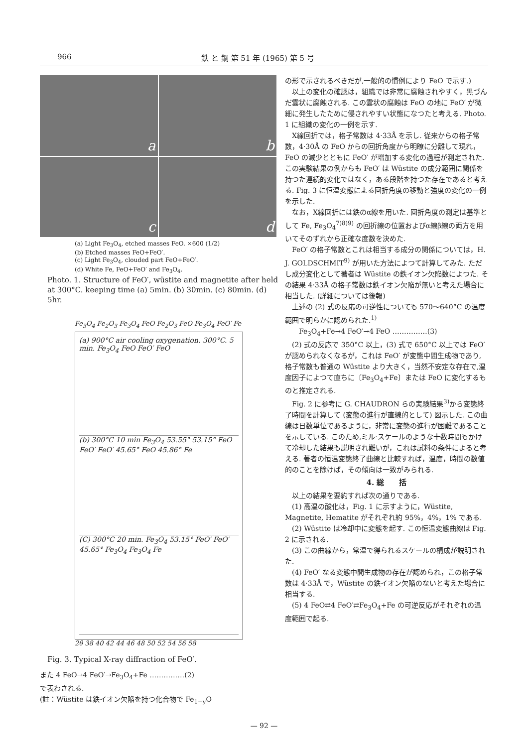966 鉄 と 鋼 第 51 年 (1965) 第 5 号
a
b
c
d
(a) Light Fe<sub>3</sub>O<sub>4</sub>, etched masses FeO. ×600 (1/2)
(b) Etched masses FeO+FeO′.
(c) Light Fe<sub>3</sub>O<sub>4</sub>, clouded part FeO+FeO′.
(d) White Fe, FeO+FeO′ and Fe<sub>3</sub>O<sub>4</sub>.
Photo. 1. Structure of FeO′, wüstite and magnetite after held at 300°C. keeping time (a) 5min. (b) 30min. (c) 80min. (d) 5hr.
Fe<sub>3</sub>O<sub>4</sub> Fe<sub>2</sub>O<sub>3</sub> Fe<sub>3</sub>O<sub>4</sub> FeO Fe<sub>2</sub>O<sub>3</sub> FeO Fe<sub>3</sub>O<sub>4</sub> FeO′ Fe
(a) 900°C air cooling oxygenation. 300°C. 5 min. Fe<sub>3</sub>O<sub>4</sub> FeO FeO′ FeO
(b) 300°C 10 min Fe<sub>3</sub>O<sub>4</sub> 53.55° 53.15° FeO FeO′ FeO′ 45.65° FeO 45.86° Fe
(C) 300°C 20 min. Fe<sub>3</sub>O<sub>4</sub> 53.15° FeO′ FeO′ 45.65° Fe<sub>3</sub>O<sub>4</sub> Fe<sub>3</sub>O<sub>4</sub> Fe
2θ 38 40 42 44 46 48 50 52 54 56 58
Fig. 3. Typical X-ray diffraction of FeO′.
また 4 FeO→4 FeO′→Fe<sub>3</sub>O<sub>4</sub>+Fe ……………(2)
で表わされる.
(註：Wüstite は鉄イオン欠陥を持つ化合物で Fe<sub>1−y</sub>O
の形で示されるべきだが,一般的の慣例により FeO で示す.)
　以上の変化の確認は，組織では非常に腐蝕されやすく，黒づんだ雲状に腐蝕される. この雲状の腐蝕は FeO の地に FeO′ が微細に発生したために侵されやすい状態になつたと考える. Photo. 1 に組織の変化の一例を示す.
　X線回折では，格子常数は 4·33Å を示し. 従来からの格子常数，4·30Å の FeO からの回折角度から明瞭に分離して現れ，FeO の減少とともに FeO′ が増加する変化の過程が測定された. この実験結果の例からも FeO′ は Wüstite の成分範囲に関係を持つた連続的変化ではなく，ある段階を持つた存在であると考える. Fig. 3 に恒温変態による回折角度の移動と強度の変化の一例を示した.
　なお，X線回折には鉄のα線を用いた. 回折角度の測定は基準として Fe, Fe<sub>3</sub>O<sub>4</sub><sup>7)8)9)</sup> の回折線の位置およびα線β線の両方を用いてそのずれから正確な度数を決めた.
　FeO′ の格子常数とこれは相当する成分の関係については，H. J. GOLDSCHMIT<sup>9)</sup> が用いた方法によつて計算してみた. ただし成分変化として著者は Wüstite の鉄イオン欠陥数によつた. その結果 4·33Å の格子常数は鉄イオン欠陥が無いと考えた場合に相当した. (詳細については後報)
　上述の (2) 式の反応の可逆性についても 570〜640°C の温度範囲で明らかに認められた.<sup>1)</sup>
　　Fe<sub>3</sub>O<sub>4</sub>+Fe→4 FeO′→4 FeO ……………(3)
　(2) 式の反応で 350°C 以上，(3) 式で 650°C 以上では FeO′ が認められなくなるが，これは FeO′ が変態中間生成物であり,格子常数も普通の Wüstite より大きく，当然不安定な存在で,温度因子によつて直ちに〔Fe<sub>3</sub>O<sub>4</sub>+Fe〕または FeO に変化するものと推定される.
　Fig. 2 に参考に G. CHAUDRON らの実験結果<sup>3)</sup>から変態終了時間を計算して (変態の進行が直線的として) 図示した. この曲線は日数単位であるように，非常に変態の進行が困難であることを示している. このため,ミル·スケールのような十数時間もかけて冷却した結果も説明され難いが，これは試料の条件によると考える. 著者の恒温変態終了曲線と比較すれば，温度，時間の数値的のことを除けば，その傾向は一致がみられる.
4. 総　　括
　以上の結果を要約すれば次の通りである.
　(1) 高温の酸化は，Fig. 1 に示すように，Wüstite, Magnetite, Hematite がそれぞれ約 95%，4%，1% である.
　(2) Wüstite は冷却中に変態を起す. この恒温変態曲線は Fig. 2 に示される.
　(3) この曲線から，常温で得られるスケールの構成が説明された.
　(4) FeO′ なる変態中間生成物の存在が認められ，この格子常数は 4·33Å で，Wüstite の鉄イオン欠陥のないと考えた場合に相当する.
　(5) 4 FeO⇄4 FeO′⇄Fe<sub>3</sub>O<sub>4</sub>+Fe の可逆反応がそれぞれの温度範囲で起る.
— 92 —